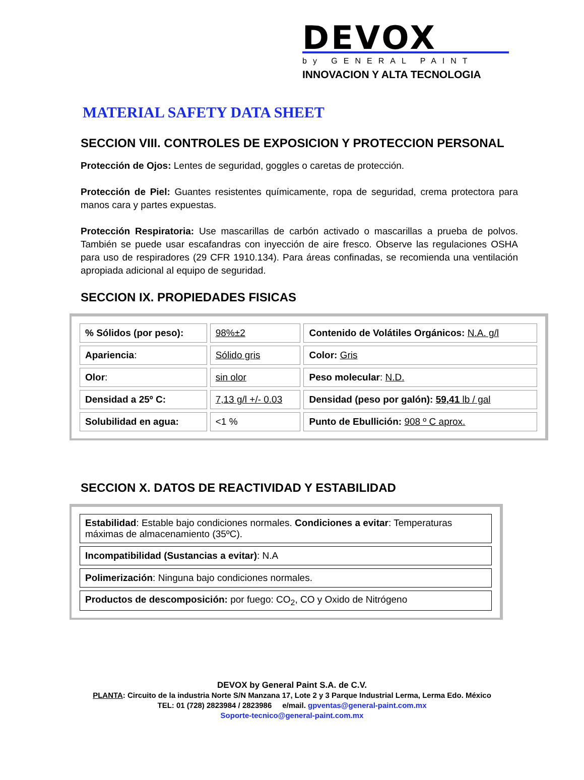DEVOX
by GENERAL PAINT
INNOVACION Y ALTA TECNOLOGIA
MATERIAL SAFETY DATA SHEET
SECCION VIII. CONTROLES DE EXPOSICION Y PROTECCION PERSONAL
Protección de Ojos: Lentes de seguridad, goggles o caretas de protección.
Protección de Piel: Guantes resistentes químicamente, ropa de seguridad, crema protectora para manos cara y partes expuestas.
Protección Respiratoria: Use mascarillas de carbón activado o mascarillas a prueba de polvos. También se puede usar escafandras con inyección de aire fresco. Observe las regulaciones OSHA para uso de respiradores (29 CFR 1910.134). Para áreas confinadas, se recomienda una ventilación apropiada adicional al equipo de seguridad.
SECCION IX. PROPIEDADES FISICAS
| % Sólidos (por peso): | 98%±2 | Contenido de Volátiles Orgánicos: N.A. g/l |
| Apariencia : | Sólido gris | Color: Gris |
| Olor : | sin olor | Peso molecular : N.D. |
| Densidad a 25º C: | 7,13 g/l +/- 0.03 | Densidad (peso por galón): 59,41 lb / gal |
| Solubilidad en agua: | <1 % | Punto de Ebullición: 908 º C aprox. |
SECCION X. DATOS DE REACTIVIDAD Y ESTABILIDAD
| Estabilidad : Estable bajo condiciones normales. Condiciones a evitar : Temperaturas máximas de almacenamiento (35ºC). |
| Incompatibilidad (Sustancias a evitar) : N.A |
| Polimerización : Ninguna bajo condiciones normales. |
| Productos de descomposición: por fuego: CO<sub>2</sub>, CO y Oxido de Nitrógeno |
DEVOX by General Paint S.A. de C.V.
PLANTA: Circuito de la industria Norte S/N Manzana 17, Lote 2 y 3 Parque Industrial Lerma, Lerma Edo. México
TEL: 01 (728) 2823984 / 2823986 e/mail. gpventas@general-paint.com.mx
Soporte-tecnico@general-paint.com.mx